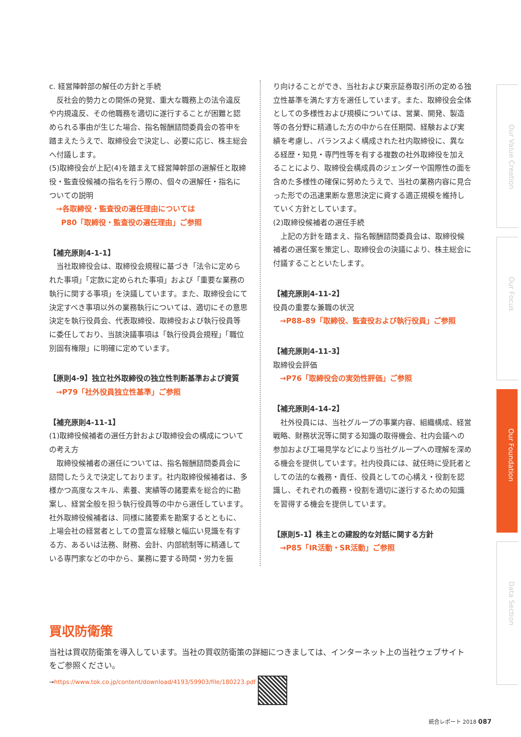c. 経営陣幹部の解任の方針と手続
反社会的勢力との関係の発覚、重大な職務上の法令違反や内規違反、その他職務を適切に遂行することが困難と認められる事由が生じた場合、指名報酬諮問委員会の答申を踏まえたうえで、取締役会で決定し、必要に応じ、株主総会へ付議します。
(5)取締役会が上記(4)を踏まえて経営陣幹部の選解任と取締役・監査役候補の指名を行う際の、個々の選解任・指名についての説明
→各取締役・監査役の選任理由については
P80「取締役・監査役の選任理由」ご参照
【補充原則4-1-1】
当社取締役会は、取締役会規程に基づき「法令に定められた事項」「定款に定められた事項」および「重要な業務の執行に関する事項」を決議しています。また、取締役会にて決定すべき事項以外の業務執行については、適切にその意思決定を執行役員会、代表取締役、取締役および執行役員等に委任しており、当該決議事項は「執行役員会規程」「職位別固有権限」に明確に定めています。
【原則4-9】独立社外取締役の独立性判断基準および資質
→P79「社外役員独立性基準」ご参照
【補充原則4-11-1】
(1)取締役候補者の選任方針および取締役会の構成についての考え方
取締役候補者の選任については、指名報酬諮問委員会に諮問したうえで決定しております。社内取締役候補者は、多様かつ高度なスキル、素養、実績等の諸要素を総合的に勘案し、経営全般を担う執行役員等の中から選任しています。社外取締役候補者は、同様に諸要素を勘案するとともに、上場会社の経営者としての豊富な経験と幅広い見識を有する方、あるいは法務、財務、会計、内部統制等に精通している専門家などの中から、業務に要する時間・労力を振
り向けることができ、当社および東京証券取引所の定める独立性基準を満たす方を選任しています。また、取締役会全体としての多様性および規模については、営業、開発、製造等の各分野に精通した方の中から在任期間、経験および実績を考慮し、バランスよく構成された社内取締役に、異なる経歴・知見・専門性等を有する複数の社外取締役を加えることにより、取締役会構成員のジェンダーや国際性の面を含めた多様性の確保に努めたうえで、当社の業務内容に見合った形での迅速果断な意思決定に資する適正規模を維持していく方針としています。
(2)取締役候補者の選任手続
上記の方針を踏まえ、指名報酬諮問委員会は、取締役候補者の選任案を策定し、取締役会の決議により、株主総会に付議することといたします。
【補充原則4-11-2】
役員の重要な兼職の状況
→P88–89「取締役、監査役および執行役員」ご参照
【補充原則4-11-3】
取締役会評価
→P76「取締役会の実効性評価」ご参照
【補充原則4-14-2】
社外役員には、当社グループの事業内容、組織構成、経営戦略、財務状況等に関する知識の取得機会、社内会議への参加および工場見学などにより当社グループへの理解を深める機会を提供しています。社内役員には、就任時に受託者としての法的な義務・責任、役員としての心構え・役割を認識し、それぞれの義務・役割を適切に遂行するための知識を習得する機会を提供しています。
【原則5-1】株主との建設的な対話に関する方針
→P85「IR活動・SR活動」ご参照
買収防衛策
当社は買収防衛策を導入しています。当社の買収防衛策の詳細につきましては、インターネット上の当社ウェブサイトをご参照ください。
→https://www.tok.co.jp/content/download/4193/59903/file/180223.pdf
Our Value Creation
Our Focus
Our Foundation
Data Section
統合レポート 2018 087